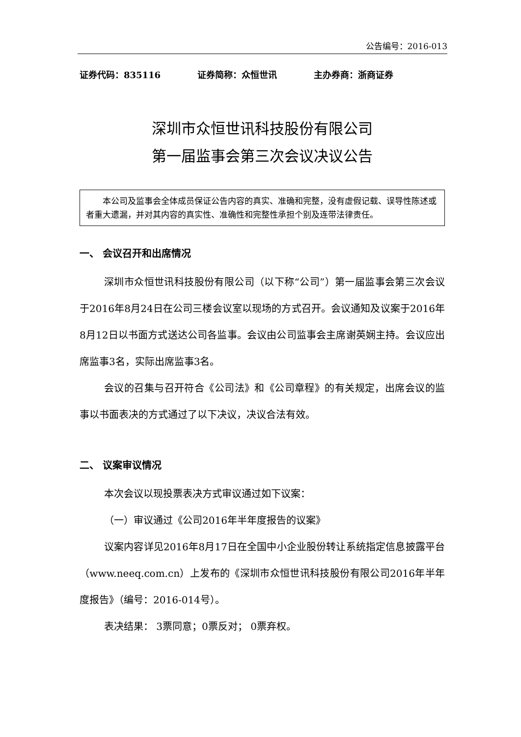公告编号：2016-013
证券代码：835116 证券简称：众恒世讯 主办券商：浙商证券
深圳市众恒世讯科技股份有限公司
第一届监事会第三次会议决议公告
本公司及监事会全体成员保证公告内容的真实、准确和完整，没有虚假记载、误导性陈述或者重大遗漏，并对其内容的真实性、准确性和完整性承担个别及连带法律责任。
一、 会议召开和出席情况
深圳市众恒世讯科技股份有限公司（以下称“公司”）第一届监事会第三次会议于2016年8月24日在公司三楼会议室以现场的方式召开。会议通知及议案于2016年8月12日以书面方式送达公司各监事。会议由公司监事会主席谢英娴主持。会议应出席监事3名，实际出席监事3名。
会议的召集与召开符合《公司法》和《公司章程》的有关规定，出席会议的监事以书面表决的方式通过了以下决议，决议合法有效。
二、 议案审议情况
本次会议以现投票表决方式审议通过如下议案：
（一）审议通过《公司2016年半年度报告的议案》
议案内容详见2016年8月17日在全国中小企业股份转让系统指定信息披露平台（www.neeq.com.cn）上发布的《深圳市众恒世讯科技股份有限公司2016年半年度报告》（编号：2016-014号）。
表决结果： 3票同意；0票反对； 0票弃权。